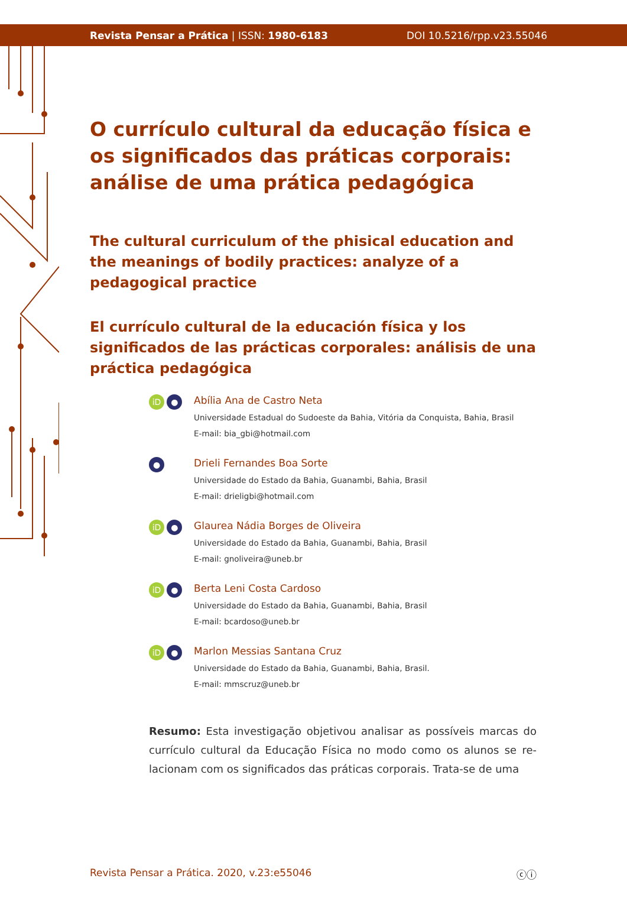Revista Pensar a Prática | ISSN: 1980-6183 DOI 10.5216/rpp.v23.55046
O currículo cultural da educação física e os significados das práticas corporais: análise de uma prática pedagógica
The cultural curriculum of the phisical education and the meanings of bodily practices: analyze of a pedagogical practice
El currículo cultural de la educación física y los significados de las prácticas corporales: análisis de una práctica pedagógica
iD ●
Abília Ana de Castro Neta
Universidade Estadual do Sudoeste da Bahia, Vitória da Conquista, Bahia, Brasil
E-mail: bia_gbi@hotmail.com
●
Drieli Fernandes Boa Sorte
Universidade do Estado da Bahia, Guanambi, Bahia, Brasil
E-mail: drieligbi@hotmail.com
iD ●
Glaurea Nádia Borges de Oliveira
Universidade do Estado da Bahia, Guanambi, Bahia, Brasil
E-mail: gnoliveira@uneb.br
iD ●
Berta Leni Costa Cardoso
Universidade do Estado da Bahia, Guanambi, Bahia, Brasil
E-mail: bcardoso@uneb.br
iD ●
Marlon Messias Santana Cruz
Universidade do Estado da Bahia, Guanambi, Bahia, Brasil.
E-mail: mmscruz@uneb.br
Resumo: Esta investigação objetivou analisar as possíveis marcas do currículo cultural da Educação Física no modo como os alunos se re-lacionam com os significados das práticas corporais. Trata-se de uma
Revista Pensar a Prática. 2020, v.23:e55046 ⓒⓘ